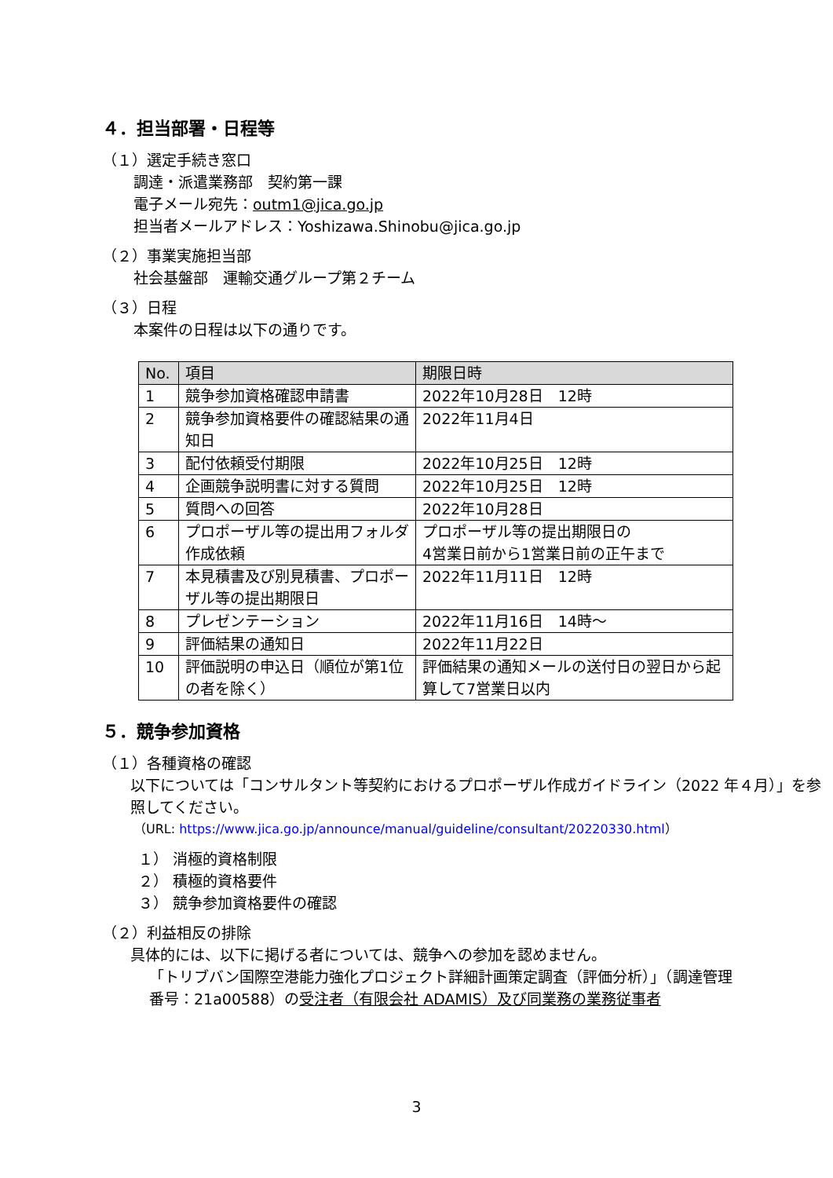４．担当部署・日程等
（１）選定手続き窓口
調達・派遣業務部　契約第一課
電子メール宛先：outm1@jica.go.jp
担当者メールアドレス：Yoshizawa.Shinobu@jica.go.jp
（２）事業実施担当部
社会基盤部　運輸交通グループ第２チーム
（３）日程
本案件の日程は以下の通りです。
| No. | 項目 | 期限日時 |
| --- | --- | --- |
| 1 | 競争参加資格確認申請書 | 2022年10月28日 12時 |
| 2 | 競争参加資格要件の確認結果の通知日 | 2022年11月4日 |
| 3 | 配付依頼受付期限 | 2022年10月25日 12時 |
| 4 | 企画競争説明書に対する質問 | 2022年10月25日 12時 |
| 5 | 質問への回答 | 2022年10月28日 |
| 6 | プロポーザル等の提出用フォルダ作成依頼 | プロポーザル等の提出期限日の 4営業日前から1営業日前の正午まで |
| 7 | 本見積書及び別見積書、プロポーザル等の提出期限日 | 2022年11月11日 12時 |
| 8 | プレゼンテーション | 2022年11月16日 14時～ |
| 9 | 評価結果の通知日 | 2022年11月22日 |
| 10 | 評価説明の申込日（順位が第1位の者を除く） | 評価結果の通知メールの送付日の翌日から起算して7営業日以内 |
５．競争参加資格
（１）各種資格の確認
以下については「コンサルタント等契約におけるプロポーザル作成ガイドライン（2022 年４月）」を参照してください。
（URL: https://www.jica.go.jp/announce/manual/guideline/consultant/20220330.html）
１） 消極的資格制限
２） 積極的資格要件
３） 競争参加資格要件の確認
（２）利益相反の排除
具体的には、以下に掲げる者については、競争への参加を認めません。
「トリブバン国際空港能力強化プロジェクト詳細計画策定調査（評価分析）」（調達管理番号：21a00588）の受注者（有限会社 ADAMIS）及び同業務の業務従事者
3